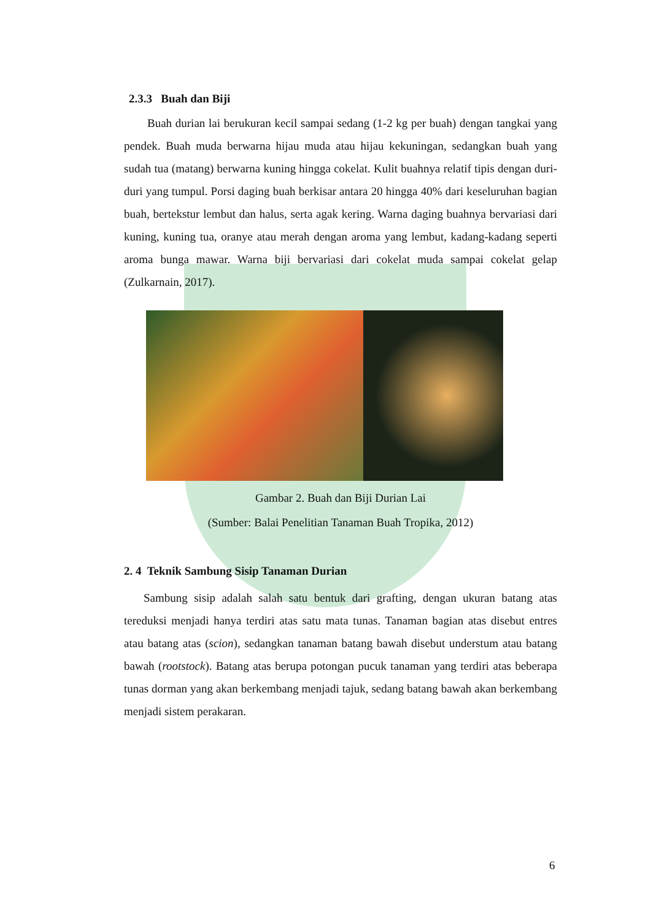2.3.3 Buah dan Biji
Buah durian lai berukuran kecil sampai sedang (1-2 kg per buah) dengan tangkai yang pendek. Buah muda berwarna hijau muda atau hijau kekuningan, sedangkan buah yang sudah tua (matang) berwarna kuning hingga cokelat. Kulit buahnya relatif tipis dengan duri-duri yang tumpul. Porsi daging buah berkisar antara 20 hingga 40% dari keseluruhan bagian buah, bertekstur lembut dan halus, serta agak kering. Warna daging buahnya bervariasi dari kuning, kuning tua, oranye atau merah dengan aroma yang lembut, kadang-kadang seperti aroma bunga mawar. Warna biji bervariasi dari cokelat muda sampai cokelat gelap (Zulkarnain, 2017).
Gambar 2. Buah dan Biji Durian Lai
(Sumber: Balai Penelitian Tanaman Buah Tropika, 2012)
2. 4 Teknik Sambung Sisip Tanaman Durian
Sambung sisip adalah salah satu bentuk dari grafting, dengan ukuran batang atas tereduksi menjadi hanya terdiri atas satu mata tunas. Tanaman bagian atas disebut entres atau batang atas (scion), sedangkan tanaman batang bawah disebut understum atau batang bawah (rootstock). Batang atas berupa potongan pucuk tanaman yang terdiri atas beberapa tunas dorman yang akan berkembang menjadi tajuk, sedang batang bawah akan berkembang menjadi sistem perakaran.
6